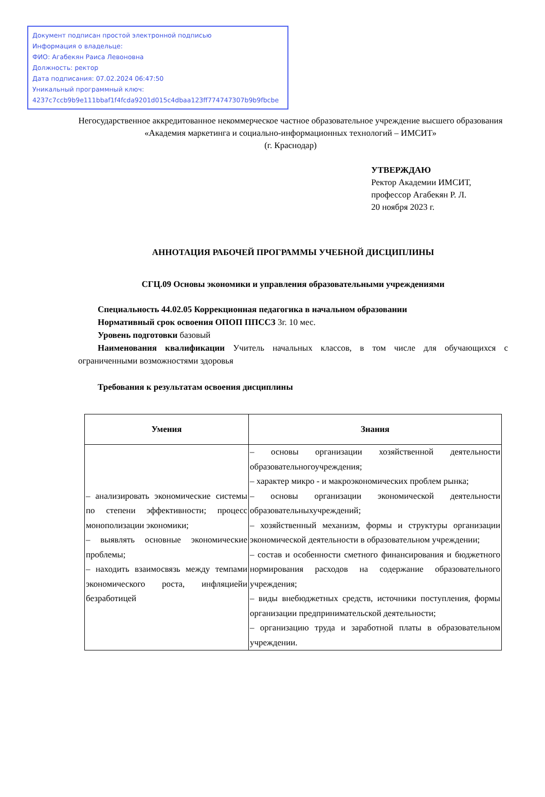Документ подписан простой электронной подписью
Информация о владельце:
ФИО: Агабекян Раиса Левоновна
Должность: ректор
Дата подписания: 07.02.2024 06:47:50
Уникальный программный ключ:
4237c7ccb9b9e111bbaf1f4fcda9201d015c4dbaa123ff774747307b9b9fbcbe
Негосударственное аккредитованное некоммерческое частное образовательное учреждение высшего образования
«Академия маркетинга и социально-информационных технологий – ИМСИТ»
(г. Краснодар)
УТВЕРЖДАЮ
Ректор Академии ИМСИТ,
профессор Агабекян Р. Л.
20 ноября 2023 г.
АННОТАЦИЯ РАБОЧЕЙ ПРОГРАММЫ УЧЕБНОЙ ДИСЦИПЛИНЫ
СГЦ.09 Основы экономики и управления образовательными учреждениями
Специальность 44.02.05 Коррекционная педагогика в начальном образовании
Нормативный срок освоения ОПОП ППССЗ 3г. 10 мес.
Уровень подготовки базовый
Наименования квалификации Учитель начальных классов, в том числе для обучающихся с ограниченными возможностями здоровья
Требования к результатам освоения дисциплины
| Умения | Знания |
| --- | --- |
| – анализировать экономические системы по степени эффективности; процесс монополизации экономики; – выявлять основные экономические проблемы; – находить взаимосвязь между темпами экономического роста, инфляциейи безработицей | – основы организации хозяйственной деятельности образовательногоучреждения; – характер микро - и макроэкономических проблем рынка; – основы организации экономической деятельности образовательныхучреждений; – хозяйственный механизм, формы и структуры организации экономической деятельности в образовательном учреждении; – состав и особенности сметного финансирования и бюджетного нормирования расходов на содержание образовательного учреждения; – виды внебюджетных средств, источники поступления, формы организации предпринимательской деятельности; – организацию труда и заработной платы в образовательном учреждении. |